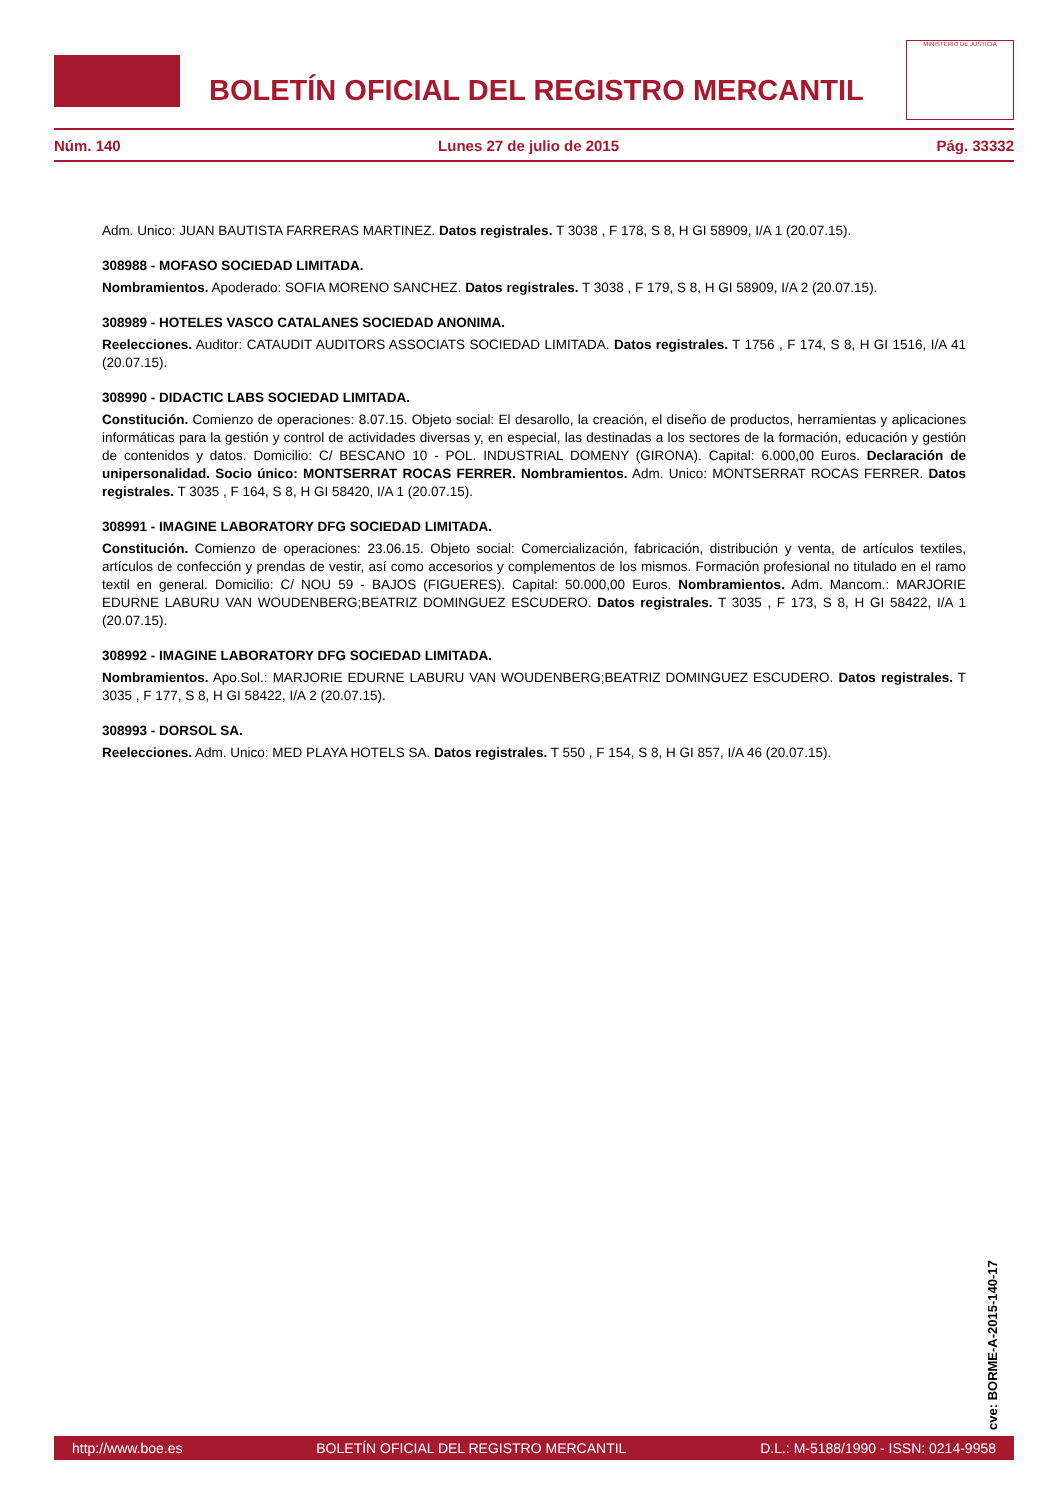BOLETÍN OFICIAL DEL REGISTRO MERCANTIL
MINISTERIO DE JUSTICIA
Núm. 140 Lunes 27 de julio de 2015 Pág. 33332
Adm. Unico: JUAN BAUTISTA FARRERAS MARTINEZ. Datos registrales. T 3038 , F 178, S 8, H GI 58909, I/A 1 (20.07.15).
308988 - MOFASO SOCIEDAD LIMITADA.
Nombramientos. Apoderado: SOFIA MORENO SANCHEZ. Datos registrales. T 3038 , F 179, S 8, H GI 58909, I/A 2 (20.07.15).
308989 - HOTELES VASCO CATALANES SOCIEDAD ANONIMA.
Reelecciones. Auditor: CATAUDIT AUDITORS ASSOCIATS SOCIEDAD LIMITADA. Datos registrales. T 1756 , F 174, S 8, H GI 1516, I/A 41 (20.07.15).
308990 - DIDACTIC LABS SOCIEDAD LIMITADA.
Constitución. Comienzo de operaciones: 8.07.15. Objeto social: El desarollo, la creación, el diseño de productos, herramientas y aplicaciones informáticas para la gestión y control de actividades diversas y, en especial, las destinadas a los sectores de la formación, educación y gestión de contenidos y datos. Domicilio: C/ BESCANO 10 - POL. INDUSTRIAL DOMENY (GIRONA). Capital: 6.000,00 Euros. Declaración de unipersonalidad. Socio único: MONTSERRAT ROCAS FERRER. Nombramientos. Adm. Unico: MONTSERRAT ROCAS FERRER. Datos registrales. T 3035 , F 164, S 8, H GI 58420, I/A 1 (20.07.15).
308991 - IMAGINE LABORATORY DFG SOCIEDAD LIMITADA.
Constitución. Comienzo de operaciones: 23.06.15. Objeto social: Comercialización, fabricación, distribución y venta, de artículos textiles, artículos de confección y prendas de vestir, así como accesorios y complementos de los mismos. Formación profesional no titulado en el ramo textil en general. Domicilio: C/ NOU 59 - BAJOS (FIGUERES). Capital: 50.000,00 Euros. Nombramientos. Adm. Mancom.: MARJORIE EDURNE LABURU VAN WOUDENBERG;BEATRIZ DOMINGUEZ ESCUDERO. Datos registrales. T 3035 , F 173, S 8, H GI 58422, I/A 1 (20.07.15).
308992 - IMAGINE LABORATORY DFG SOCIEDAD LIMITADA.
Nombramientos. Apo.Sol.: MARJORIE EDURNE LABURU VAN WOUDENBERG;BEATRIZ DOMINGUEZ ESCUDERO. Datos registrales. T 3035 , F 177, S 8, H GI 58422, I/A 2 (20.07.15).
308993 - DORSOL SA.
Reelecciones. Adm. Unico: MED PLAYA HOTELS SA. Datos registrales. T 550 , F 154, S 8, H GI 857, I/A 46 (20.07.15).
cve: BORME-A-2015-140-17
http://www.boe.es BOLETÍN OFICIAL DEL REGISTRO MERCANTIL D.L.: M-5188/1990 - ISSN: 0214-9958